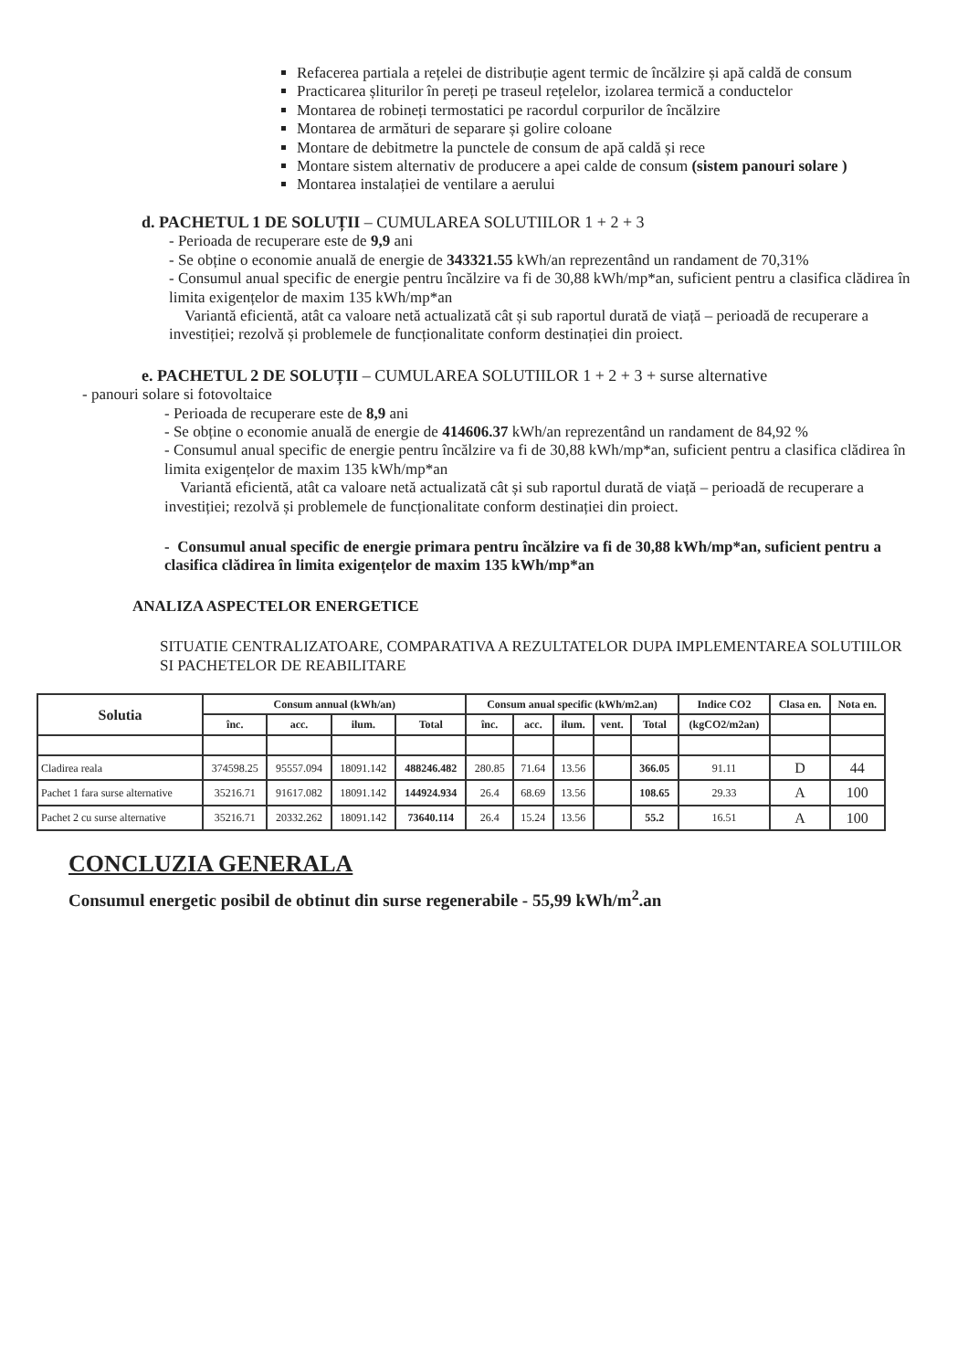Refacerea partiala a rețelei de distribuție agent termic de încălzire și apă caldă de consum
Practicarea șliturilor în pereți pe traseul rețelelor, izolarea termică a conductelor
Montarea de robineți termostatici pe racordul corpurilor de încălzire
Montarea de armături de separare și golire coloane
Montare de debitmetre la punctele de consum de apă caldă și rece
Montare sistem alternativ de producere a apei calde de consum (sistem panouri solare )
Montarea instalației de ventilare a aerului
d. PACHETUL 1 DE SOLUȚII – CUMULAREA SOLUTIILOR 1 + 2 + 3
- Perioada de recuperare este de 9,9 ani
- Se obține o economie anuală de energie de 343321.55 kWh/an reprezentând un randament de 70,31%
- Consumul anual specific de energie pentru încălzire va fi de 30,88 kWh/mp*an, suficient pentru a clasifica clădirea în limita exigențelor de maxim 135 kWh/mp*an
Variantă eficientă, atât ca valoare netă actualizată cât și sub raportul durată de viață – perioadă de recuperare a investiției; rezolvă și problemele de funcționalitate conform destinației din proiect.
e. PACHETUL 2 DE SOLUȚII – CUMULAREA SOLUTIILOR 1 + 2 + 3 + surse alternative
- panouri solare si fotovoltaice
- Perioada de recuperare este de 8,9 ani
- Se obține o economie anuală de energie de 414606.37 kWh/an reprezentând un randament de 84,92 %
- Consumul anual specific de energie pentru încălzire va fi de 30,88 kWh/mp*an, suficient pentru a clasifica clădirea în limita exigențelor de maxim 135 kWh/mp*an
Variantă eficientă, atât ca valoare netă actualizată cât și sub raportul durată de viață – perioadă de recuperare a investiției; rezolvă și problemele de funcționalitate conform destinației din proiect.
- Consumul anual specific de energie primara pentru încălzire va fi de 30,88 kWh/mp*an, suficient pentru a clasifica clădirea în limita exigențelor de maxim 135 kWh/mp*an
ANALIZA ASPECTELOR ENERGETICE
SITUATIE CENTRALIZATOARE, COMPARATIVA A REZULTATELOR DUPA IMPLEMENTAREA SOLUTIILOR SI PACHETELOR DE REABILITARE
| Solutia | Consum annual (kWh/an) | | | | Consum anual specific (kWh/m2.an) | | | | | Indice CO2 | Clasa en. | Nota en. |
| --- | --- | --- | --- | --- | --- | --- | --- | --- | --- | --- | --- | --- |
| | înc. | acc. | ilum. | Total | înc. | acc. | ilum. | vent. | Total | (kgCO2/m2an) | | |
| Cladirea reala | 374598.25 | 95557.094 | 18091.142 | 488246.482 | 280.85 | 71.64 | 13.56 | | 366.05 | 91.11 | D | 44 |
| Pachet 1 fara surse alternative | 35216.71 | 91617.082 | 18091.142 | 144924.934 | 26.4 | 68.69 | 13.56 | | 108.65 | 29.33 | A | 100 |
| Pachet 2 cu surse alternative | 35216.71 | 20332.262 | 18091.142 | 73640.114 | 26.4 | 15.24 | 13.56 | | 55.2 | 16.51 | A | 100 |
CONCLUZIA GENERALA
Consumul energetic posibil de obtinut din surse regenerabile - 55,99 kWh/m<sup>2</sup>.an